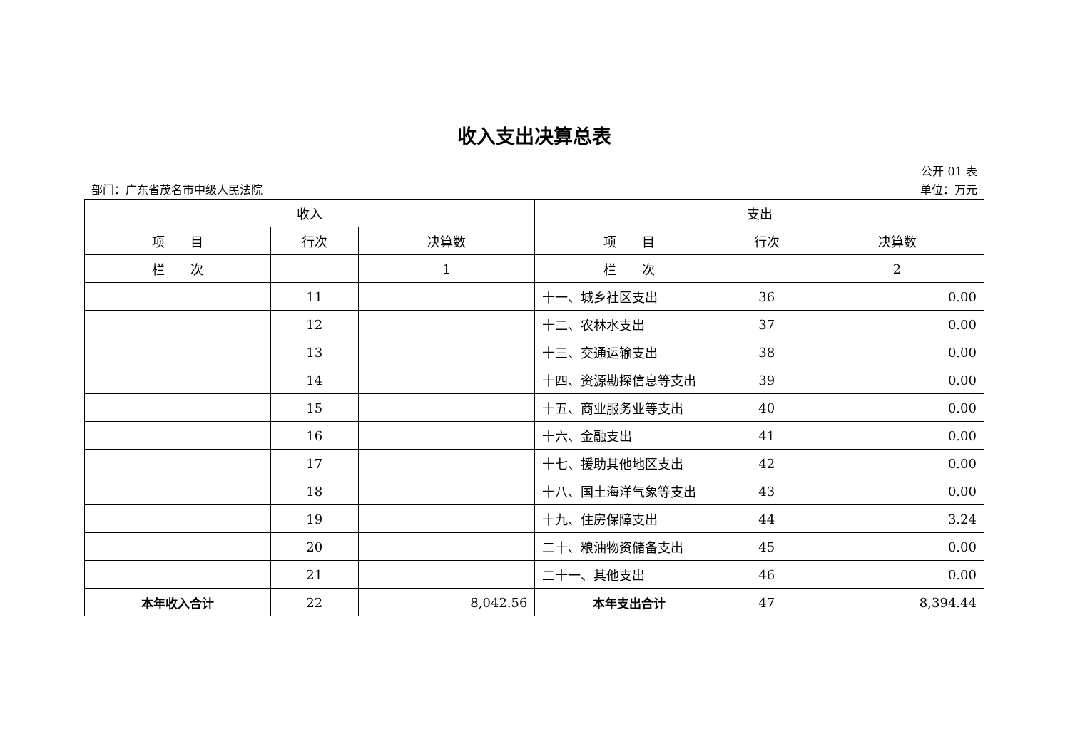收入支出决算总表
公开 01 表
部门：广东省茂名市中级人民法院 单位：万元
| 收入 | | | 支出 | | |
| --- | --- | --- | --- | --- | --- |
| 项 目 | 行次 | 决算数 | 项 目 | 行次 | 决算数 |
| 栏 次 | | 1 | 栏 次 | | 2 |
| | 11 | | 十一、城乡社区支出 | 36 | 0.00 |
| | 12 | | 十二、农林水支出 | 37 | 0.00 |
| | 13 | | 十三、交通运输支出 | 38 | 0.00 |
| | 14 | | 十四、资源勘探信息等支出 | 39 | 0.00 |
| | 15 | | 十五、商业服务业等支出 | 40 | 0.00 |
| | 16 | | 十六、金融支出 | 41 | 0.00 |
| | 17 | | 十七、援助其他地区支出 | 42 | 0.00 |
| | 18 | | 十八、国土海洋气象等支出 | 43 | 0.00 |
| | 19 | | 十九、住房保障支出 | 44 | 3.24 |
| | 20 | | 二十、粮油物资储备支出 | 45 | 0.00 |
| | 21 | | 二十一、其他支出 | 46 | 0.00 |
| 本年收入合计 | 22 | 8,042.56 | 本年支出合计 | 47 | 8,394.44 |